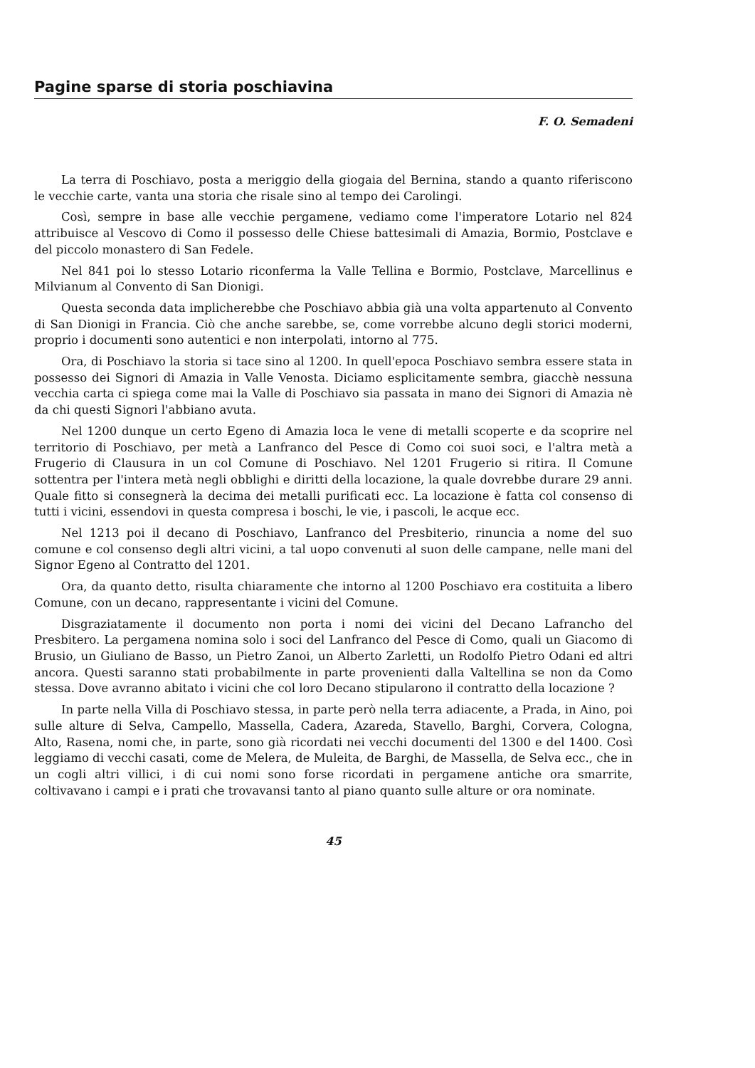Pagine sparse di storia poschiavina
F. O. Semadeni
La terra di Poschiavo, posta a meriggio della giogaia del Bernina, stando a quanto riferiscono le vecchie carte, vanta una storia che risale sino al tempo dei Carolingi.
Così, sempre in base alle vecchie pergamene, vediamo come l'imperatore Lotario nel 824 attribuisce al Vescovo di Como il possesso delle Chiese battesimali di Amazia, Bormio, Postclave e del piccolo monastero di San Fedele.
Nel 841 poi lo stesso Lotario riconferma la Valle Tellina e Bormio, Postclave, Marcellinus e Milvianum al Convento di San Dionigi.
Questa seconda data implicherebbe che Poschiavo abbia già una volta appartenuto al Convento di San Dionigi in Francia. Ciò che anche sarebbe, se, come vorrebbe alcuno degli storici moderni, proprio i documenti sono autentici e non interpolati, intorno al 775.
Ora, di Poschiavo la storia si tace sino al 1200. In quell'epoca Poschiavo sembra essere stata in possesso dei Signori di Amazia in Valle Venosta. Diciamo esplicitamente sembra, giacchè nessuna vecchia carta ci spiega come mai la Valle di Poschiavo sia passata in mano dei Signori di Amazia nè da chi questi Signori l'abbiano avuta.
Nel 1200 dunque un certo Egeno di Amazia loca le vene di metalli scoperte e da scoprire nel territorio di Poschiavo, per metà a Lanfranco del Pesce di Como coi suoi soci, e l'altra metà a Frugerio di Clausura in un col Comune di Poschiavo. Nel 1201 Frugerio si ritira. Il Comune sottentra per l'intera metà negli obblighi e diritti della locazione, la quale dovrebbe durare 29 anni. Quale fitto si consegnerà la decima dei metalli purificati ecc. La locazione è fatta col consenso di tutti i vicini, essendovi in questa compresa i boschi, le vie, i pascoli, le acque ecc.
Nel 1213 poi il decano di Poschiavo, Lanfranco del Presbiterio, rinuncia a nome del suo comune e col consenso degli altri vicini, a tal uopo convenuti al suon delle campane, nelle mani del Signor Egeno al Contratto del 1201.
Ora, da quanto detto, risulta chiaramente che intorno al 1200 Poschiavo era costituita a libero Comune, con un decano, rappresentante i vicini del Comune.
Disgraziatamente il documento non porta i nomi dei vicini del Decano Lafrancho del Presbitero. La pergamena nomina solo i soci del Lanfranco del Pesce di Como, quali un Giacomo di Brusio, un Giuliano de Basso, un Pietro Zanoi, un Alberto Zarletti, un Rodolfo Pietro Odani ed altri ancora. Questi saranno stati probabilmente in parte provenienti dalla Valtellina se non da Como stessa. Dove avranno abitato i vicini che col loro Decano stipularono il contratto della locazione ?
In parte nella Villa di Poschiavo stessa, in parte però nella terra adiacente, a Prada, in Aino, poi sulle alture di Selva, Campello, Massella, Cadera, Azareda, Stavello, Barghi, Corvera, Cologna, Alto, Rasena, nomi che, in parte, sono già ricordati nei vecchi documenti del 1300 e del 1400. Così leggiamo di vecchi casati, come de Melera, de Muleita, de Barghi, de Massella, de Selva ecc., che in un cogli altri villici, i di cui nomi sono forse ricordati in pergamene antiche ora smarrite, coltivavano i campi e i prati che trovavansi tanto al piano quanto sulle alture or ora nominate.
45